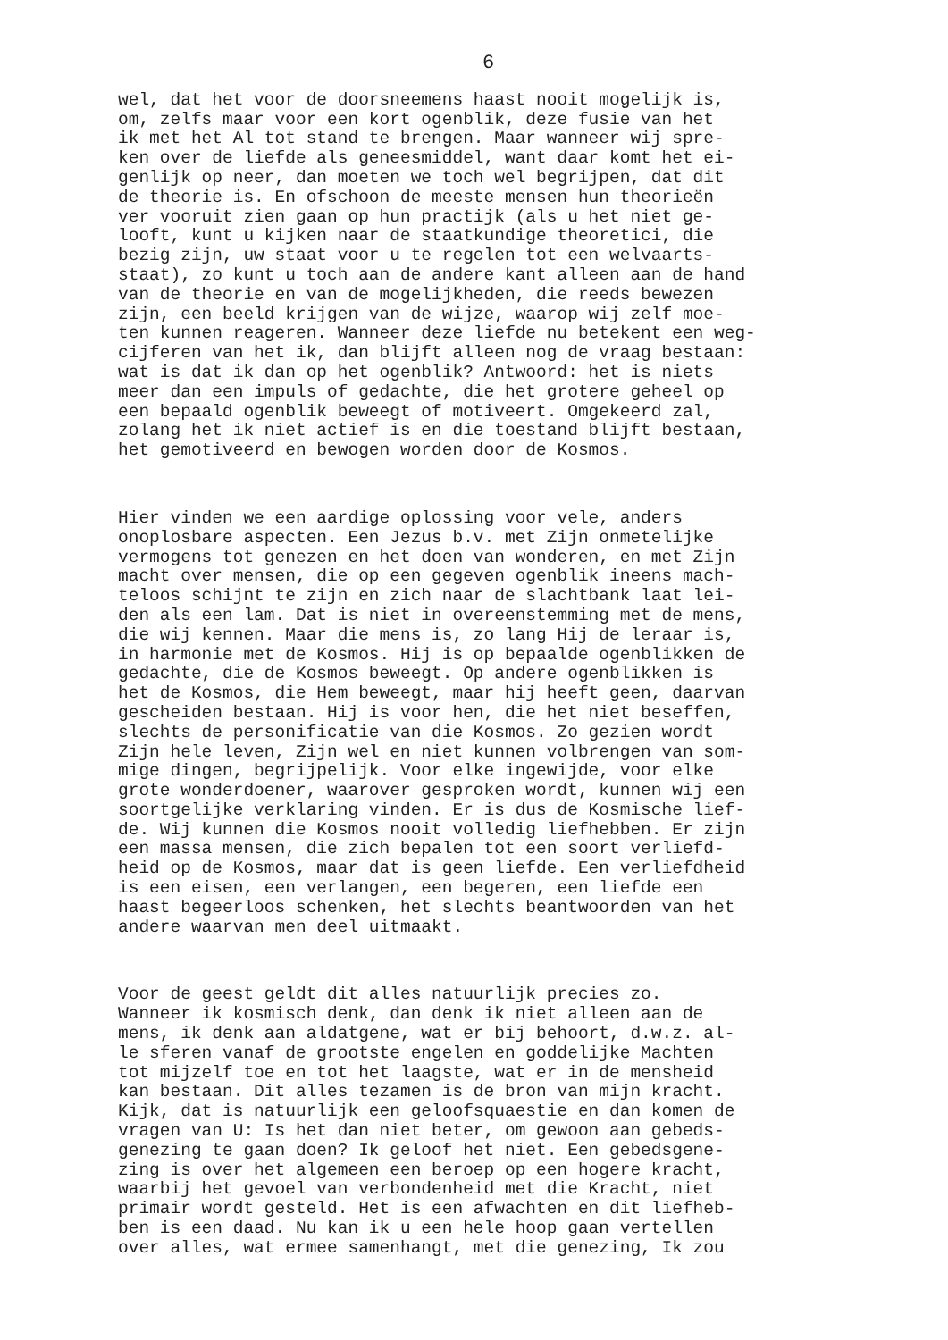6
wel, dat het voor de doorsneemens haast nooit mogelijk is, om, zelfs maar voor een kort ogenblik, deze fusie van het ik met het Al tot stand te brengen. Maar wanneer wij spre- ken over de liefde als geneesmiddel, want daar komt het ei- genlijk op neer, dan moeten we toch wel begrijpen, dat dit de theorie is. En ofschoon de meeste mensen hun theorieën ver vooruit zien gaan op hun practijk (als u het niet ge- looft, kunt u kijken naar de staatkundige theoretici, die bezig zijn, uw staat voor u te regelen tot een welvaarts- staat), zo kunt u toch aan de andere kant alleen aan de hand van de theorie en van de mogelijkheden, die reeds bewezen zijn, een beeld krijgen van de wijze, waarop wij zelf moe- ten kunnen reageren. Wanneer deze liefde nu betekent een weg- cijferen van het ik, dan blijft alleen nog de vraag bestaan: wat is dat ik dan op het ogenblik? Antwoord: het is niets meer dan een impuls of gedachte, die het grotere geheel op een bepaald ogenblik beweegt of motiveert. Omgekeerd zal, zolang het ik niet actief is en die toestand blijft bestaan, het gemotiveerd en bewogen worden door de Kosmos.
Hier vinden we een aardige oplossing voor vele, anders onoplosbare aspecten. Een Jezus b.v. met Zijn onmetelijke vermogens tot genezen en het doen van wonderen, en met Zijn macht over mensen, die op een gegeven ogenblik ineens mach- teloos schijnt te zijn en zich naar de slachtbank laat lei- den als een lam. Dat is niet in overeenstemming met de mens, die wij kennen. Maar die mens is, zo lang Hij de leraar is, in harmonie met de Kosmos. Hij is op bepaalde ogenblikken de gedachte, die de Kosmos beweegt. Op andere ogenblikken is het de Kosmos, die Hem beweegt, maar hij heeft geen, daarvan gescheiden bestaan. Hij is voor hen, die het niet beseffen, slechts de personificatie van die Kosmos. Zo gezien wordt Zijn hele leven, Zijn wel en niet kunnen volbrengen van som- mige dingen, begrijpelijk. Voor elke ingewijde, voor elke grote wonderdoener, waarover gesproken wordt, kunnen wij een soortgelijke verklaring vinden. Er is dus de Kosmische lief- de. Wij kunnen die Kosmos nooit volledig liefhebben. Er zijn een massa mensen, die zich bepalen tot een soort verliefd- heid op de Kosmos, maar dat is geen liefde. Een verliefdheid is een eisen, een verlangen, een begeren, een liefde een haast begeerloos schenken, het slechts beantwoorden van het andere waarvan men deel uitmaakt.
Voor de geest geldt dit alles natuurlijk precies zo. Wanneer ik kosmisch denk, dan denk ik niet alleen aan de mens, ik denk aan aldatgene, wat er bij behoort, d.w.z. al- le sferen vanaf de grootste engelen en goddelijke Machten tot mijzelf toe en tot het laagste, wat er in de mensheid kan bestaan. Dit alles tezamen is de bron van mijn kracht. Kijk, dat is natuurlijk een geloofsquaestie en dan komen de vragen van U: Is het dan niet beter, om gewoon aan gebeds- genezing te gaan doen? Ik geloof het niet. Een gebedsgene- zing is over het algemeen een beroep op een hogere kracht, waarbij het gevoel van verbondenheid met die Kracht, niet primair wordt gesteld. Het is een afwachten en dit liefheb- ben is een daad. Nu kan ik u een hele hoop gaan vertellen over alles, wat ermee samenhangt, met die genezing, Ik zou